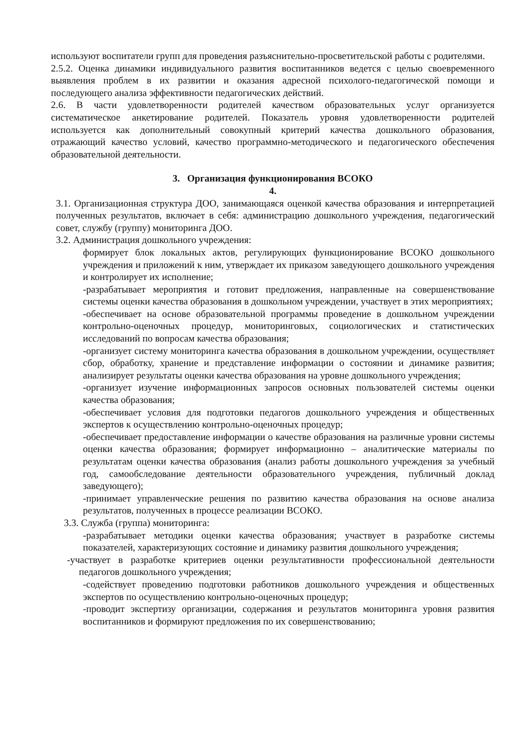используют воспитатели групп для проведения разъяснительно-просветительской работы с родителями.
2.5.2. Оценка динамики индивидуального развития воспитанников ведется с целью своевременного выявления проблем в их развитии и оказания адресной психолого-педагогической помощи и последующего анализа эффективности педагогических действий.
2.6. В части удовлетворенности родителей качеством образовательных услуг организуется систематическое анкетирование родителей. Показатель уровня удовлетворенности родителей используется как дополнительный совокупный критерий качества дошкольного образования, отражающий качество условий, качество программно-методического и педагогического обеспечения образовательной деятельности.
3. Организация функционирования ВСОКО
4.
3.1. Организационная структура ДОО, занимающаяся оценкой качества образования и интерпретацией полученных результатов, включает в себя: администрацию дошкольного учреждения, педагогический совет, службу (группу) мониторинга ДОО.
3.2. Администрация дошкольного учреждения:
формирует блок локальных актов, регулирующих функционирование ВСОКО дошкольного учреждения и приложений к ним, утверждает их приказом заведующего дошкольного учреждения и контролирует их исполнение;
-разрабатывает мероприятия и готовит предложения, направленные на совершенствование системы оценки качества образования в дошкольном учреждении, участвует в этих мероприятиях;
-обеспечивает на основе образовательной программы проведение в дошкольном учреждении контрольно-оценочных процедур, мониторинговых, социологических и статистических исследований по вопросам качества образования;
-организует систему мониторинга качества образования в дошкольном учреждении, осуществляет сбор, обработку, хранение и представление информации о состоянии и динамике развития; анализирует результаты оценки качества образования на уровне дошкольного учреждения;
-организует изучение информационных запросов основных пользователей системы оценки качества образования;
-обеспечивает условия для подготовки педагогов дошкольного учреждения и общественных экспертов к осуществлению контрольно-оценочных процедур;
-обеспечивает предоставление информации о качестве образования на различные уровни системы оценки качества образования; формирует информационно – аналитические материалы по результатам оценки качества образования (анализ работы дошкольного учреждения за учебный год, самообследование деятельности образовательного учреждения, публичный доклад заведующего);
-принимает управленческие решения по развитию качества образования на основе анализа результатов, полученных в процессе реализации ВСОКО.
3.3. Служба (группа) мониторинга:
-разрабатывает методики оценки качества образования; участвует в разработке системы показателей, характеризующих состояние и динамику развития дошкольного учреждения;
-участвует в разработке критериев оценки результативности профессиональной деятельности педагогов дошкольного учреждения;
-содействует проведению подготовки работников дошкольного учреждения и общественных экспертов по осуществлению контрольно-оценочных процедур;
-проводит экспертизу организации, содержания и результатов мониторинга уровня развития воспитанников и формируют предложения по их совершенствованию;